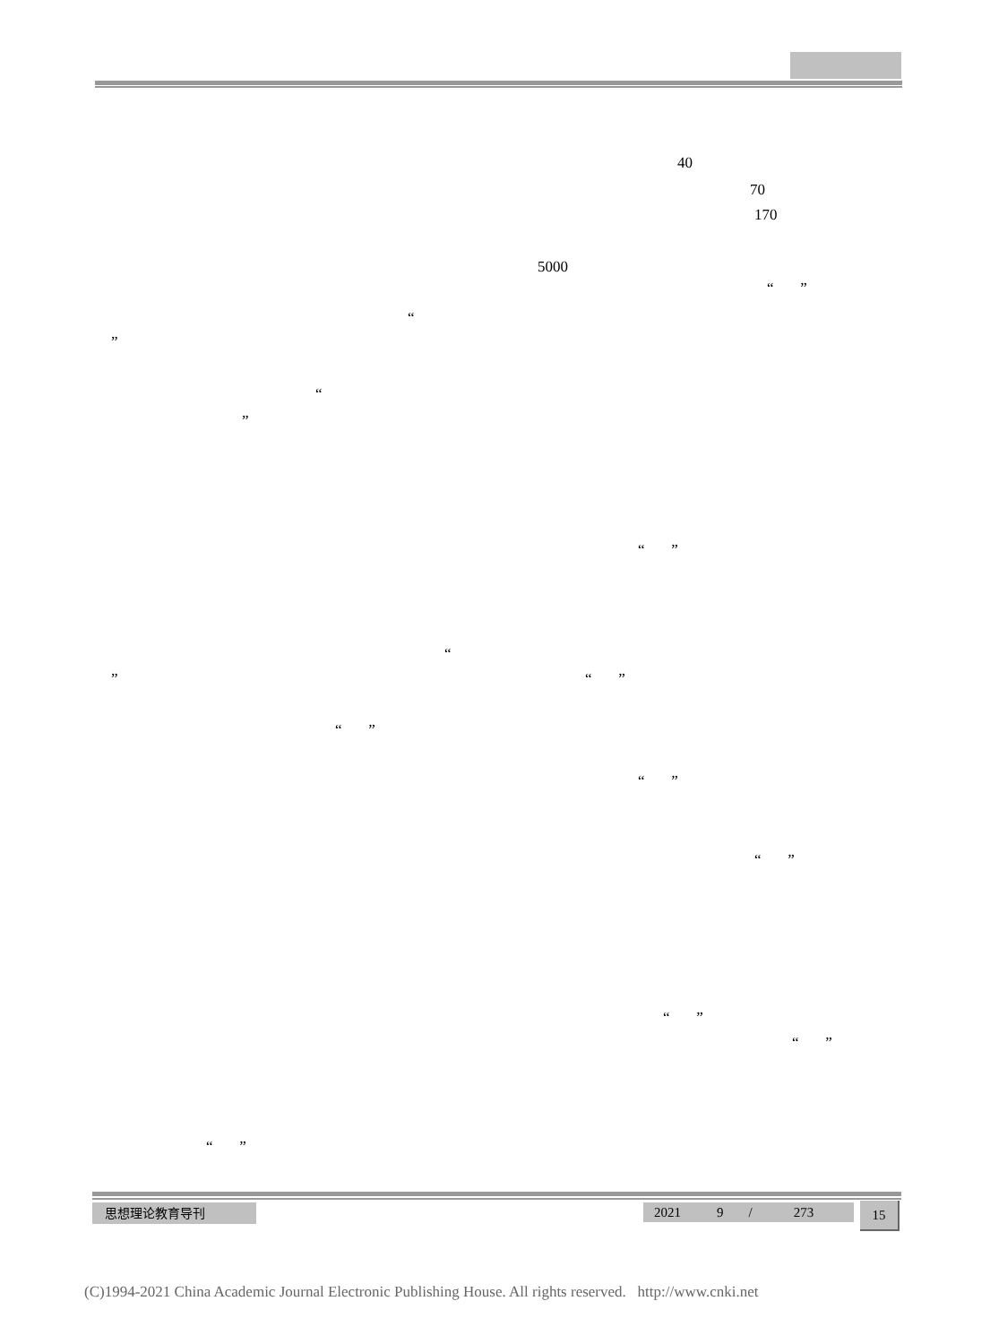40
70
170
5000
“ ”
“
”
“
”
“ ”
“
” “ ”
“ ”
“ ”
“ ”
“ ”
“ ”
“ ”
思想理论教育导刊 2021 9 / 273 15
(C)1994-2021 China Academic Journal Electronic Publishing House. All rights reserved. http://www.cnki.net